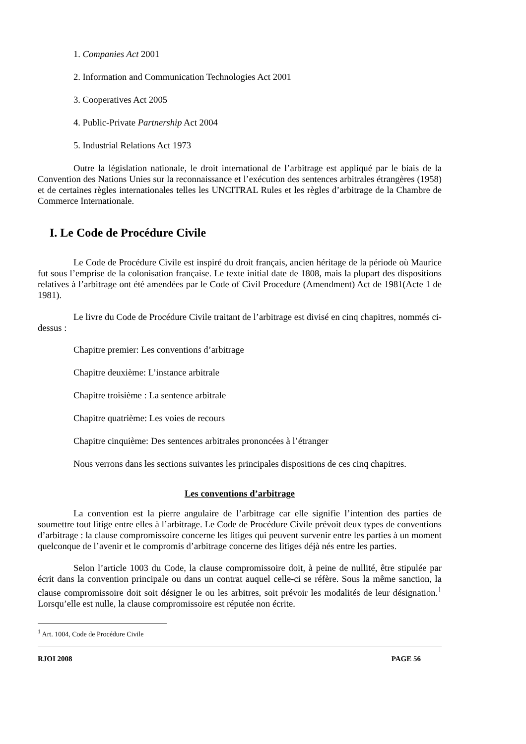1. Companies Act 2001
2. Information and Communication Technologies Act 2001
3. Cooperatives Act 2005
4. Public-Private Partnership Act 2004
5. Industrial Relations Act 1973
Outre la législation nationale, le droit international de l’arbitrage est appliqué par le biais de la Convention des Nations Unies sur la reconnaissance et l’exécution des sentences arbitrales étrangères (1958) et de certaines règles internationales telles les UNCITRAL Rules et les règles d’arbitrage de la Chambre de Commerce Internationale.
I. Le Code de Procédure Civile
Le Code de Procédure Civile est inspiré du droit français, ancien héritage de la période où Maurice fut sous l’emprise de la colonisation française. Le texte initial date de 1808, mais la plupart des dispositions relatives à l’arbitrage ont été amendées par le Code of Civil Procedure (Amendment) Act de 1981(Acte 1 de 1981).
Le livre du Code de Procédure Civile traitant de l’arbitrage est divisé en cinq chapitres, nommés ci-dessus :
Chapitre premier: Les conventions d’arbitrage
Chapitre deuxième: L’instance arbitrale
Chapitre troisième : La sentence arbitrale
Chapitre quatrième: Les voies de recours
Chapitre cinquième: Des sentences arbitrales prononcées à l’étranger
Nous verrons dans les sections suivantes les principales dispositions de ces cinq chapitres.
Les conventions d’arbitrage
La convention est la pierre angulaire de l’arbitrage car elle signifie l’intention des parties de soumettre tout litige entre elles à l’arbitrage. Le Code de Procédure Civile prévoit deux types de conventions d’arbitrage : la clause compromissoire concerne les litiges qui peuvent survenir entre les parties à un moment quelconque de l’avenir et le compromis d’arbitrage concerne des litiges déjà nés entre les parties.
Selon l’article 1003 du Code, la clause compromissoire doit, à peine de nullité, être stipulée par écrit dans la convention principale ou dans un contrat auquel celle-ci se réfère. Sous la même sanction, la clause compromissoire doit soit désigner le ou les arbitres, soit prévoir les modalités de leur désignation.<sup>1</sup> Lorsqu’elle est nulle, la clause compromissoire est réputée non écrite.
<sup>1</sup> Art. 1004, Code de Procédure Civile
RJOI 2008 PAGE 56